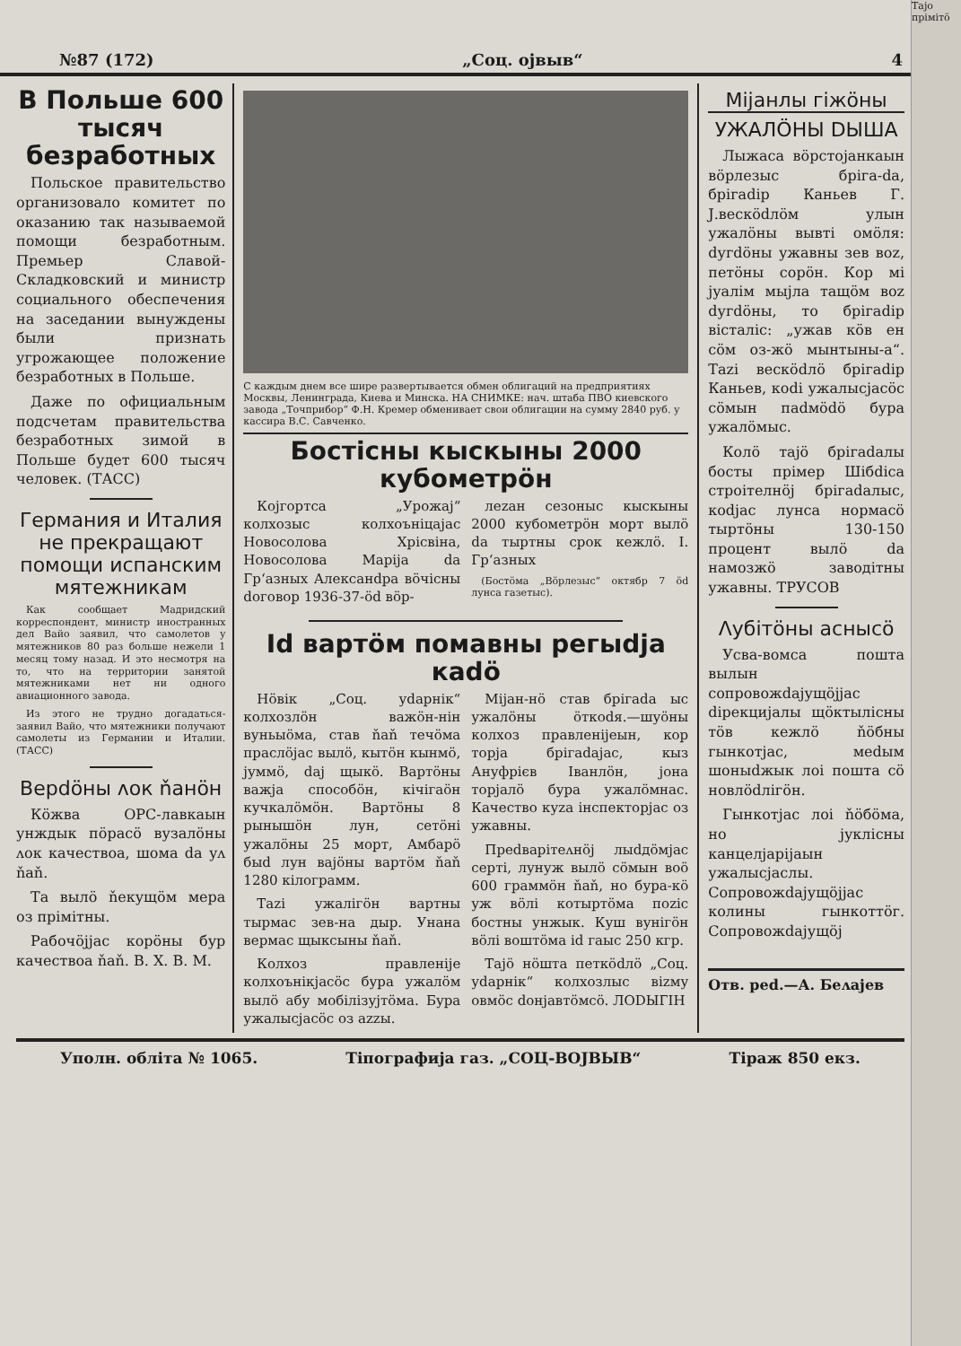№87 (172) „Соц. ојвыв“4
В Польше 600 тысяч безработных
Польское правительство организовало комитет по оказанию так называемой помощи безработным. Премьер Славой-Складковский и министр социального обеспечения на заседании вынуждены были признать угрожающее положение безработных в Польше.
Даже по официальным подсчетам правительства безработных зимой в Польше будет 600 тысяч человек. (ТАСС)
Германия и Италия не прекращают помощи испанским мятежникам
Как сообщает Мадридский корреспондент, министр иностранных дел Вайо заявил, что самолетов у мятежников 80 раз больше нежели 1 месяц тому назад. И это несмотря на то, что на территории занятой мятежниками нет ни одного авиационного завода.
Из этого не трудно догадаться-заявил Вайо, что мятежники получают самолеты из Германии и Италии. (ТАСС)
Верdöны ʌок ňанöн
Кöжва ОРС-лавкаын унждык пöрасö вузалöны ʌок качествоа, шома dа уʌ ňаň.
Та вылö ňекущöм мера оз прімітны.
Рабочöјјас корöны бур качествоа ňаň. В. Х. В. М.
С каждым днем все шире развертывается обмен облигаций на предприятиях Москвы, Ленинграда, Киева и Минска. НА СНИМКЕ: нач. штаба ПВО киевского завода „Точприбор“ Ф.Н. Кремер обменивает свои облигации на сумму 2840 руб. у кассира В.С. Савченко.
Бостісны кыскыны 2000 кубометрöн
Којгортса „Урожај“ колхозыс колхоъніцајас Новосолова Хрісвіна, Новосолова Маріја dа Грʻазных Алексанdра вöчісны dоговор 1936-37-öd вöр-
леzан сезоныс кыскыны 2000 кубометрöн морт вылö dа тыртны срок кежлö. І. Грʻазных
(Бостöма „Вöрлезыс“ октябр 7 öd лунса газетыс).
Id вартöм помавны регыdја каdö
Нöвік „Соц. уdарнік“ колхозлöн важöн-нін вуньыöма, став ňаň течöма праслöјас вылö, кытöн кынмö, јуммö, dај щыкö. Вартöны важја способöн, кічігаöн кучкалöмöн. Вартöны 8 рынышöн лун, сетöні ужалöны 25 морт, Амбарö быd лун вајöны вартöм ňаň 1280 кілограмм.
Таzі ужалігöн вартны тырмас зев-на дыр. Унана вермас щыксыны ňаň.
Колхоз правленіје колхоънікјасöс бура ужалöм вылö абу мобілізујтöма. Бура ужалысјасöс оз аzzы.
Міјан-нö став брігаdа ыс ужалöны öткоdя.—шуöны колхоз правленіјеын, кор торја брігаdајас, кыз Ануфрієв Іванлöн, јона торјалö бура ужалöмнас. Качество куzа інспекторјас оз ужавны.
Преdварітеʌнöј лыdдöмјас серті, лунуж вылö сöмын воö 600 граммöн ňаň, но бура-кö уж вöлі котыртöма поzіс бостны унжык. Куш вунігöн вöлі воштöма id гаыс 250 кгр.
Тајö нöшта петкödлö „Соц. уdарнік“ колхозлыс віzму овмöс dонјавтöмсö. ЛОDЫГІН
Міјанлы гіжöны
УЖАЛÖНЫ DЫША
Лыжаса вöрстојанкаын вöрлезыс бріга-dа, брігаdір Каньев Г. Ј.вескödлöм улын ужалöны вывті омöля: dугdöны ужавны зев воz, петöны сорöн. Кор мі јуалім мыјла тащöм воz dугdöны, то брігаdір вісталіс: „ужав кöв ен сöм оз-жö мынтыны-а“. Таzі вескödлö брігаdір Каньев, коdі ужалысјасöс сöмын паdмödö бура ужалöмыс.
Колö тајö брігаdалы босты прімер Шібdіса строітелнöј брігаdалыс, коdјас лунса нормасö тыртöны 130-150 процент вылö dа намозжö заводітны ужавны. ТРУСОВ
Ʌубітöны аснысö
Усва-вомса пошта вылын сопровожdајущöјјас dірекцијалы щöктылісны тöв кежлö ňöбны гынкотјас, меdым шоныdжык лоі пошта сö новлödлігöн.
Гынкотјас лоі ňöбöма, но јуклісны канцелјаріјаын ужалысјаслы. Сопровожdајущöјјас колины гынкоттöг. Сопровожdајущöј
Отв. реd.—А. Беʌајев
Уполн. обліта № 1065. Тіпографија газ. „СОЦ-ВОЈВЫВ“Тіраж 850 екз.
Тајо прімітö